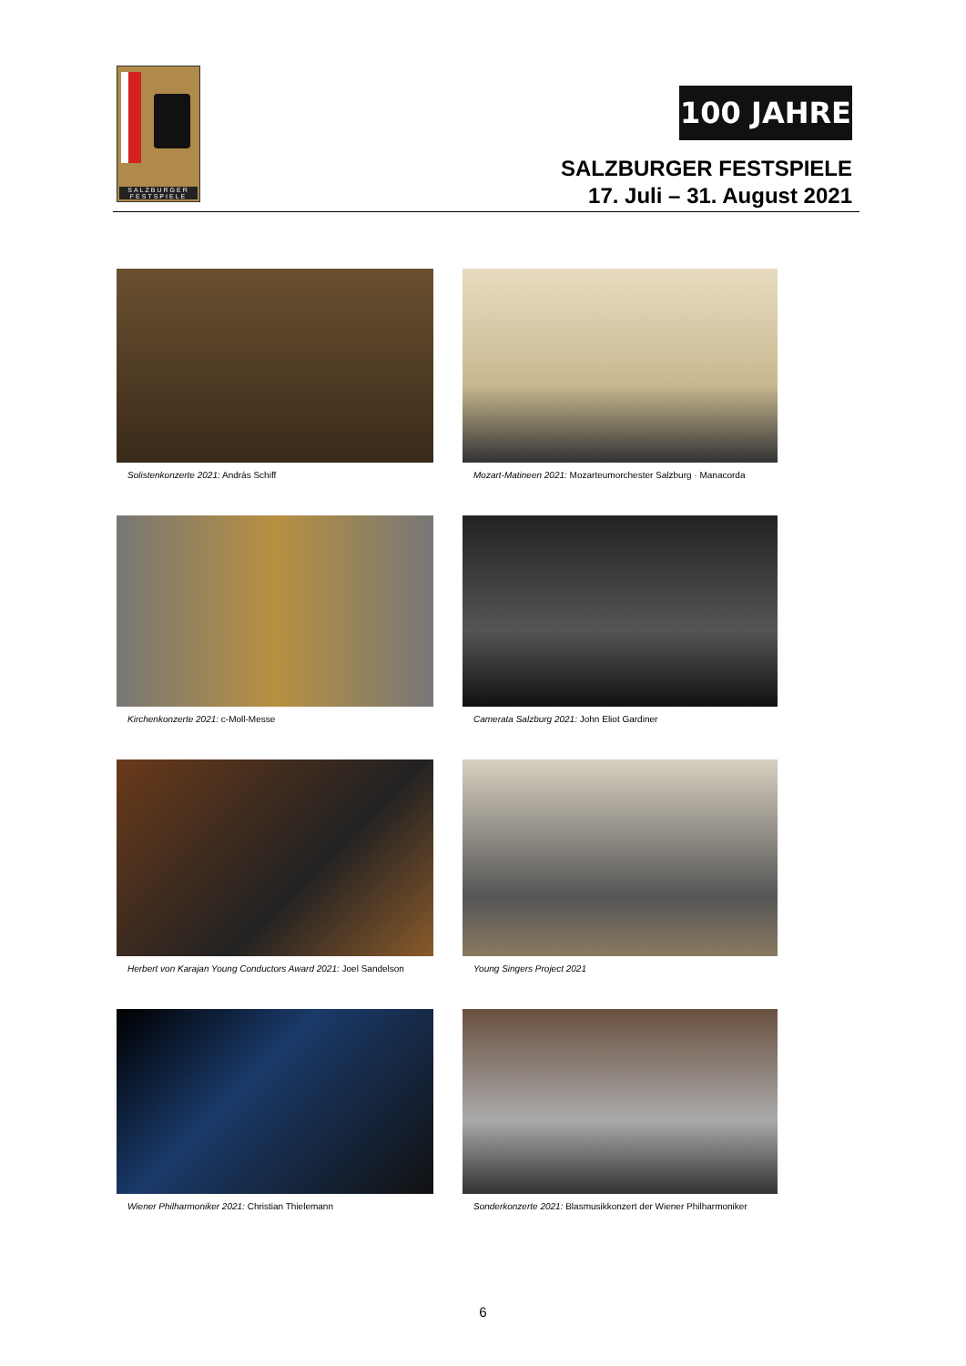SALZBURGER FESTSPIELE
100 JAHRE
SALZBURGER FESTSPIELE
17. Juli – 31. August 2021
Solistenkonzerte 2021: András Schiff
Mozart-Matineen 2021: Mozarteumorchester Salzburg · Manacorda
Kirchenkonzerte 2021: c-Moll-Messe
Camerata Salzburg 2021: John Eliot Gardiner
Herbert von Karajan Young Conductors Award 2021: Joel Sandelson
Young Singers Project 2021
Wiener Philharmoniker 2021: Christian Thielemann
Sonderkonzerte 2021: Blasmusikkonzert der Wiener Philharmoniker
6